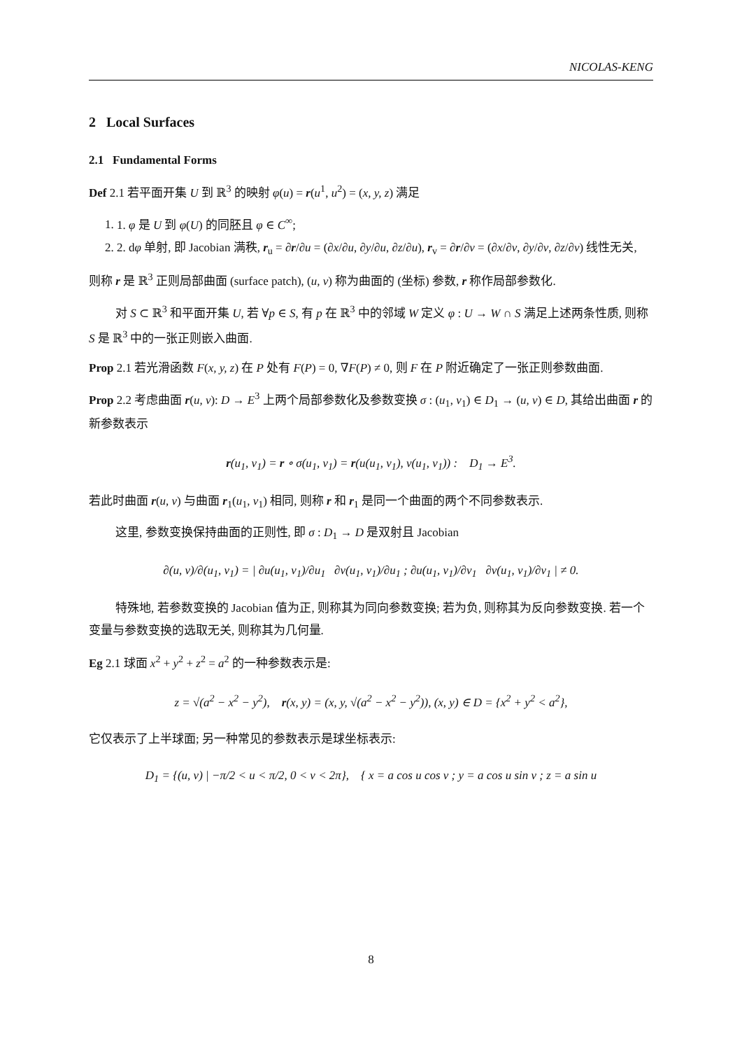NICOLAS-KENG
2 Local Surfaces
2.1 Fundamental Forms
Def 2.1 若平面开集 U 到 ℝ<sup>3</sup> 的映射 φ(u) = r(u<sup>1</sup>, u<sup>2</sup>) = (x, y, z) 满足
1. 1. φ 是 U 到 φ(U) 的同胚且 φ ∈ C<sup>∞</sup>;
2. 2. dφ 单射, 即 Jacobian 满秩, r<sub>u</sub> = ∂r/∂u = (∂x/∂u, ∂y/∂u, ∂z/∂u), r<sub>v</sub> = ∂r/∂v = (∂x/∂v, ∂y/∂v, ∂z/∂v) 线性无关,
则称 r 是 ℝ<sup>3</sup> 正则局部曲面 (surface patch), (u, v) 称为曲面的 (坐标) 参数, r 称作局部参数化.
对 S ⊂ ℝ<sup>3</sup> 和平面开集 U, 若 ∀p ∈ S, 有 p 在 ℝ<sup>3</sup> 中的邻域 W 定义 φ : U → W ∩ S 满足上述两条性质, 则称 S 是 ℝ<sup>3</sup> 中的一张正则嵌入曲面.
Prop 2.1 若光滑函数 F(x, y, z) 在 P 处有 F(P) = 0, ∇F(P) ≠ 0, 则 F 在 P 附近确定了一张正则参数曲面.
Prop 2.2 考虑曲面 r(u, v): D → E<sup>3</sup> 上两个局部参数化及参数变换 σ : (u<sub>1</sub>, v<sub>1</sub>) ∈ D<sub>1</sub> → (u, v) ∈ D, 其给出曲面 r 的新参数表示
r(u<sub>1</sub>, v<sub>1</sub>) = r ∘ σ(u<sub>1</sub>, v<sub>1</sub>) = r(u(u<sub>1</sub>, v<sub>1</sub>), v(u<sub>1</sub>, v<sub>1</sub>)) : D<sub>1</sub> → E<sup>3</sup>.
若此时曲面 r(u, v) 与曲面 r<sub>1</sub>(u<sub>1</sub>, v<sub>1</sub>) 相同, 则称 r 和 r<sub>1</sub> 是同一个曲面的两个不同参数表示.
这里, 参数变换保持曲面的正则性, 即 σ : D<sub>1</sub> → D 是双射且 Jacobian
∂(u, v)/∂(u<sub>1</sub>, v<sub>1</sub>) = | ∂u(u<sub>1</sub>, v<sub>1</sub>)/∂u<sub>1</sub> ∂v(u<sub>1</sub>, v<sub>1</sub>)/∂u<sub>1</sub> ; ∂u(u<sub>1</sub>, v<sub>1</sub>)/∂v<sub>1</sub> ∂v(u<sub>1</sub>, v<sub>1</sub>)/∂v<sub>1</sub> | ≠ 0.
特殊地, 若参数变换的 Jacobian 值为正, 则称其为同向参数变换; 若为负, 则称其为反向参数变换. 若一个变量与参数变换的选取无关, 则称其为几何量.
Eg 2.1 球面 x<sup>2</sup> + y<sup>2</sup> + z<sup>2</sup> = a<sup>2</sup> 的一种参数表示是:
z = √(a<sup>2</sup> − x<sup>2</sup> − y<sup>2</sup>), r(x, y) = (x, y, √(a<sup>2</sup> − x<sup>2</sup> − y<sup>2</sup>)), (x, y) ∈ D = {x<sup>2</sup> + y<sup>2</sup> < a<sup>2</sup>},
它仅表示了上半球面; 另一种常见的参数表示是球坐标表示:
D<sub>1</sub> = {(u, v) | −π/2 < u < π/2, 0 < v < 2π}, { x = a cos u cos v ; y = a cos u sin v ; z = a sin u
8